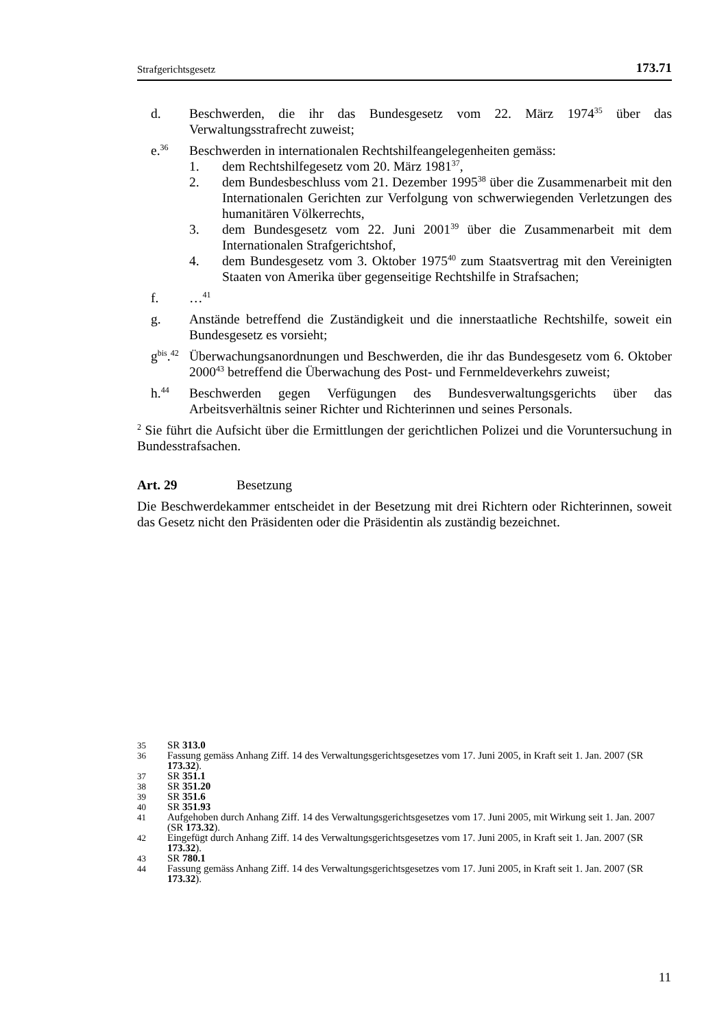Strafgerichtsgesetz 173.71
d. Beschwerden, die ihr das Bundesgesetz vom 22. März 1974<sup>35</sup> über das Verwaltungsstrafrecht zuweist;
e.<sup>36</sup>
Beschwerden in internationalen Rechtshilfeangelegenheiten gemäss:
1. dem Rechtshilfegesetz vom 20. März 1981<sup>37</sup>,
2. dem Bundesbeschluss vom 21. Dezember 1995<sup>38</sup> über die Zusammenarbeit mit den Internationalen Gerichten zur Verfolgung von schwerwiegenden Verletzungen des humanitären Völkerrechts,
3. dem Bundesgesetz vom 22. Juni 2001<sup>39</sup> über die Zusammenarbeit mit dem Internationalen Strafgerichtshof,
4. dem Bundesgesetz vom 3. Oktober 1975<sup>40</sup> zum Staatsvertrag mit den Vereinigten Staaten von Amerika über gegenseitige Rechtshilfe in Strafsachen;
f. …<sup>41</sup>
g. Anstände betreffend die Zuständigkeit und die innerstaatliche Rechtshilfe, soweit ein Bundesgesetz es vorsieht;
g<sup>bis</sup>.<sup>42</sup> Überwachungsanordnungen und Beschwerden, die ihr das Bundesgesetz vom 6. Oktober 2000<sup>43</sup> betreffend die Überwachung des Post- und Fernmeldeverkehrs zuweist;
h.<sup>44</sup> Beschwerden gegen Verfügungen des Bundesverwaltungsgerichts über das Arbeitsverhältnis seiner Richter und Richterinnen und seines Personals.
<sup>2</sup> Sie führt die Aufsicht über die Ermittlungen der gerichtlichen Polizei und die Voruntersuchung in Bundesstrafsachen.
Art. 29 Besetzung
Die Beschwerdekammer entscheidet in der Besetzung mit drei Richtern oder Richterinnen, soweit das Gesetz nicht den Präsidenten oder die Präsidentin als zuständig bezeichnet.
35 SR 313.0
36 Fassung gemäss Anhang Ziff. 14 des Verwaltungsgerichtsgesetzes vom 17. Juni 2005, in Kraft seit 1. Jan. 2007 (SR 173.32).
37 SR 351.1
38 SR 351.20
39 SR 351.6
40 SR 351.93
41 Aufgehoben durch Anhang Ziff. 14 des Verwaltungsgerichtsgesetzes vom 17. Juni 2005, mit Wirkung seit 1. Jan. 2007 (SR 173.32).
42 Eingefügt durch Anhang Ziff. 14 des Verwaltungsgerichtsgesetzes vom 17. Juni 2005, in Kraft seit 1. Jan. 2007 (SR 173.32).
43 SR 780.1
44 Fassung gemäss Anhang Ziff. 14 des Verwaltungsgerichtsgesetzes vom 17. Juni 2005, in Kraft seit 1. Jan. 2007 (SR 173.32).
11